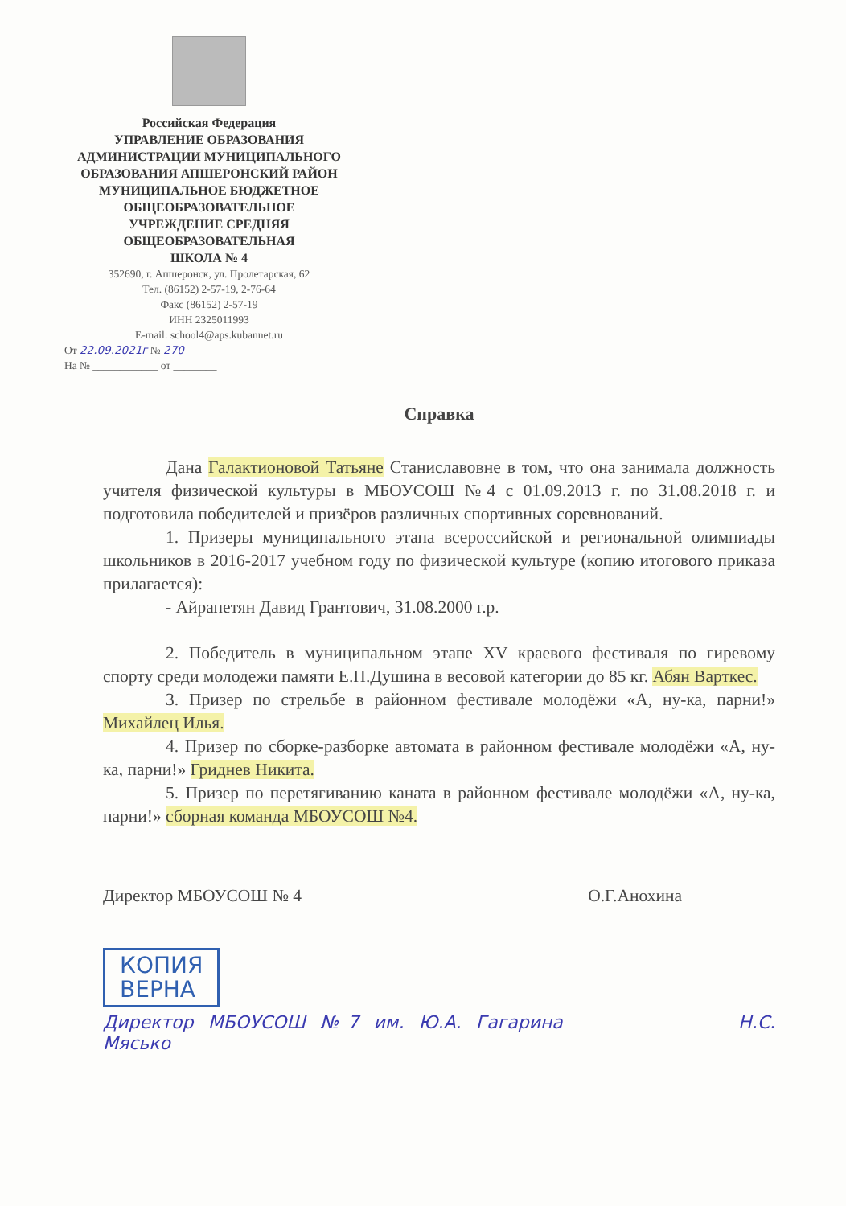Российская Федерация
УПРАВЛЕНИЕ ОБРАЗОВАНИЯ
АДМИНИСТРАЦИИ МУНИЦИПАЛЬНОГО
ОБРАЗОВАНИЯ АПШЕРОНСКИЙ РАЙОН
МУНИЦИПАЛЬНОЕ БЮДЖЕТНОЕ
ОБЩЕОБРАЗОВАТЕЛЬНОЕ
УЧРЕЖДЕНИЕ СРЕДНЯЯ
ОБЩЕОБРАЗОВАТЕЛЬНАЯ
ШКОЛА № 4
352690, г. Апшеронск, ул. Пролетарская, 62
Тел. (86152) 2-57-19, 2-76-64
Факс (86152) 2-57-19
ИНН 2325011993
E-mail: school4@aps.kubannet.ru
От 22.09.2021г № 270
На № ____________ от ________
Справка
Дана Галактионовой Татьяне Станиславовне в том, что она занимала должность учителя физической культуры в МБОУСОШ №4 с 01.09.2013 г. по 31.08.2018 г. и подготовила победителей и призёров различных спортивных соревнований.
1. Призеры муниципального этапа всероссийской и региональной олимпиады школьников в 2016-2017 учебном году по физической культуре (копию итогового приказа прилагается):
- Айрапетян Давид Грантович, 31.08.2000 г.р.
2. Победитель в муниципальном этапе XV краевого фестиваля по гиревому спорту среди молодежи памяти Е.П.Душина в весовой категории до 85 кг. Абян Варткес.
3. Призер по стрельбе в районном фестивале молодёжи «А, ну-ка, парни!» Михайлец Илья.
4. Призер по сборке-разборке автомата в районном фестивале молодёжи «А, ну-ка, парни!» Гриднев Никита.
5. Призер по перетягиванию каната в районном фестивале молодёжи «А, ну-ка, парни!» сборная команда МБОУСОШ №4.
Директор МБОУСОШ № 4 О.Г.Анохина
КОПИЯ
ВЕРНА
Директор МБОУСОШ №7 им. Ю.А. Гагарина Н.С. Мясько